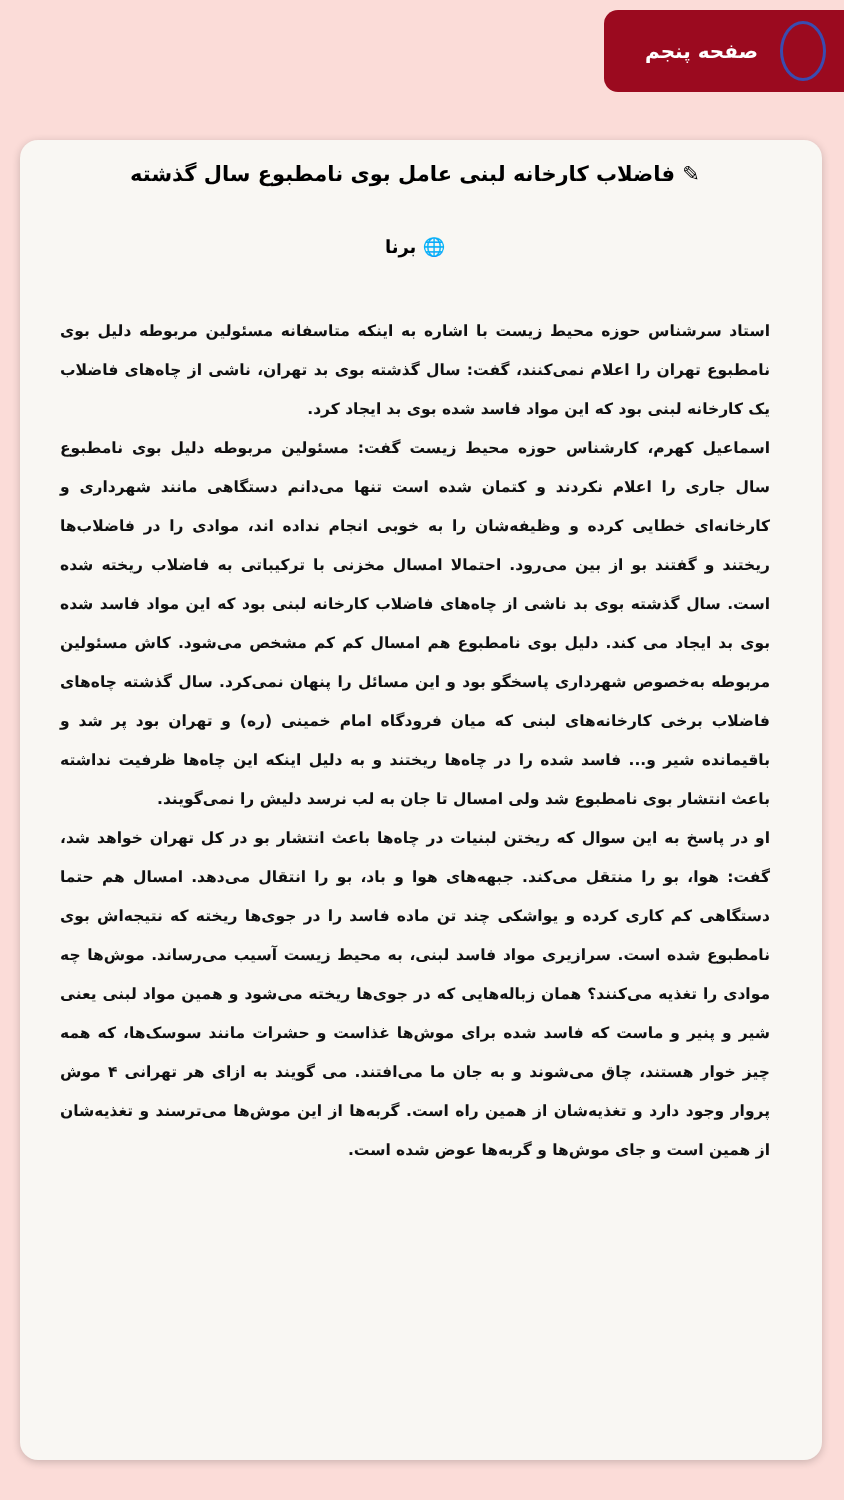صفحه پنجم
✎ فاضلاب کارخانه لبنی عامل بوی نامطبوع سال گذشته
🌐 برنا
استاد سرشناس حوزه محیط زیست با اشاره به اینکه متاسفانه مسئولین مربوطه دلیل بوی نامطبوع تهران را اعلام نمی‌کنند، گفت: سال گذشته بوی بد تهران، ناشی از چاه‌های فاضلاب یک کارخانه لبنی بود که این مواد فاسد شده بوی بد ایجاد کرد.
اسماعیل کهرم، کارشناس حوزه محیط زیست گفت: مسئولین مربوطه دلیل بوی نامطبوع سال جاری را اعلام نکردند و کتمان شده است تنها می‌دانم دستگاهی مانند شهرداری و کارخانه‌ای خطایی کرده و وظیفه‌شان را به خوبی انجام نداده اند، موادی را در فاضلاب‌ها ریختند و گفتند بو از بین می‌رود. احتمالا امسال مخزنی با ترکیباتی به فاضلاب ریخته شده است. سال گذشته بوی بد ناشی از چاه‌های فاضلاب کارخانه لبنی بود که این مواد فاسد شده بوی بد ایجاد می کند. دلیل بوی نامطبوع هم امسال کم کم مشخص می‌شود. کاش مسئولین مربوطه به‌خصوص شهرداری پاسخگو بود و این مسائل را پنهان نمی‌کرد. سال گذشته چاه‌های فاضلاب برخی کارخانه‌های لبنی که میان فرودگاه امام خمینی (ره) و تهران بود پر شد و باقیمانده شیر و... فاسد شده را در چاه‌ها ریختند و به دلیل اینکه این چاه‌ها ظرفیت نداشته باعث انتشار بوی نامطبوع شد ولی امسال تا جان به لب نرسد دلیش را نمی‌گویند.
او در پاسخ به این سوال که ریختن لبنیات در چاه‌ها باعث انتشار بو در کل تهران خواهد شد، گفت: هوا، بو را منتقل می‌کند. جبهه‌های هوا و باد، بو را انتقال می‌دهد. امسال هم حتما دستگاهی کم کاری کرده و یواشکی چند تن ماده فاسد را در جوی‌ها ریخته که نتیجه‌اش بوی نامطبوع شده است. سرازیری مواد فاسد لبنی، به محیط زیست آسیب می‌رساند. موش‌ها چه موادی را تغذیه می‌کنند؟ همان زباله‌هایی که در جوی‌ها ریخته می‌شود و همین مواد لبنی یعنی شیر و پنیر و ماست که فاسد شده برای موش‌ها غذاست و حشرات مانند سوسک‌ها، که همه چیز خوار هستند، چاق می‌شوند و به جان ما می‌افتند. می گویند به ازای هر تهرانی ۴ موش پروار وجود دارد و تغذیه‌شان از همین راه است. گربه‌ها از این موش‌ها می‌ترسند و تغذیه‌شان از همین است و جای موش‌ها و گربه‌ها عوض شده است.